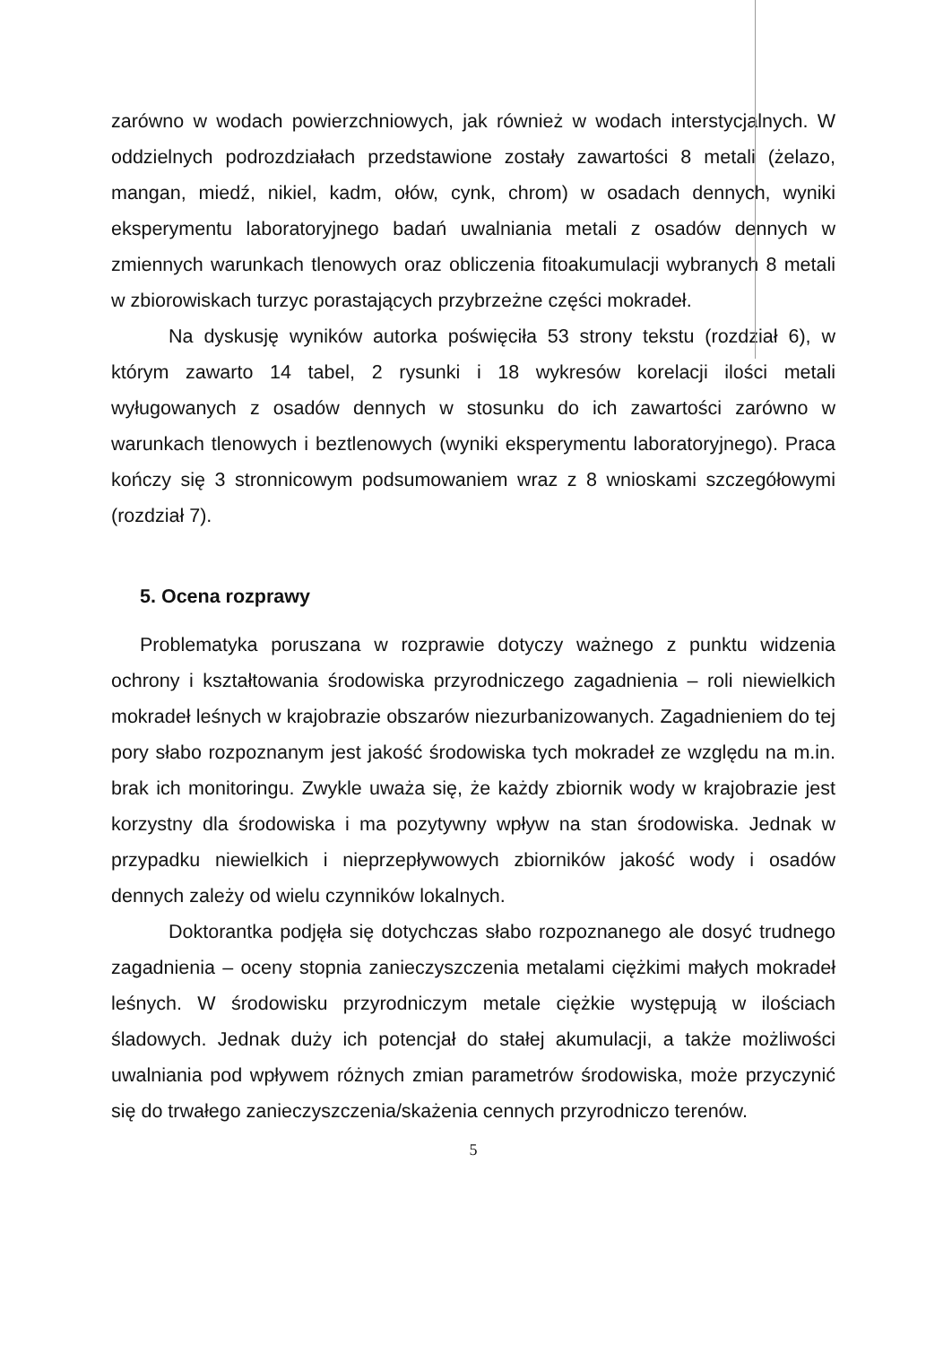zarówno w wodach powierzchniowych, jak również w wodach interstycjalnych. W oddzielnych podrozdziałach przedstawione zostały zawartości 8 metali (żelazo, mangan, miedź, nikiel, kadm, ołów, cynk, chrom) w osadach dennych, wyniki eksperymentu laboratoryjnego badań uwalniania metali z osadów dennych w zmiennych warunkach tlenowych oraz obliczenia fitoakumulacji wybranych 8 metali w zbiorowiskach turzyc porastających przybrzeżne części mokradeł.
Na dyskusję wyników autorka poświęciła 53 strony tekstu (rozdział 6), w którym zawarto 14 tabel, 2 rysunki i 18 wykresów korelacji ilości metali wyługowanych z osadów dennych w stosunku do ich zawartości zarówno w warunkach tlenowych i beztlenowych (wyniki eksperymentu laboratoryjnego). Praca kończy się 3 stronnicowym podsumowaniem wraz z 8 wnioskami szczegółowymi (rozdział 7).
5. Ocena rozprawy
Problematyka poruszana w rozprawie dotyczy ważnego z punktu widzenia ochrony i kształtowania środowiska przyrodniczego zagadnienia – roli niewielkich mokradeł leśnych w krajobrazie obszarów niezurbanizowanych. Zagadnieniem do tej pory słabo rozpoznanym jest jakość środowiska tych mokradeł ze względu na m.in. brak ich monitoringu. Zwykle uważa się, że każdy zbiornik wody w krajobrazie jest korzystny dla środowiska i ma pozytywny wpływ na stan środowiska. Jednak w przypadku niewielkich i nieprzepływowych zbiorników jakość wody i osadów dennych zależy od wielu czynników lokalnych.
Doktorantka podjęła się dotychczas słabo rozpoznanego ale dosyć trudnego zagadnienia – oceny stopnia zanieczyszczenia metalami ciężkimi małych mokradeł leśnych. W środowisku przyrodniczym metale ciężkie występują w ilościach śladowych. Jednak duży ich potencjał do stałej akumulacji, a także możliwości uwalniania pod wpływem różnych zmian parametrów środowiska, może przyczynić się do trwałego zanieczyszczenia/skażenia cennych przyrodniczo terenów.
5